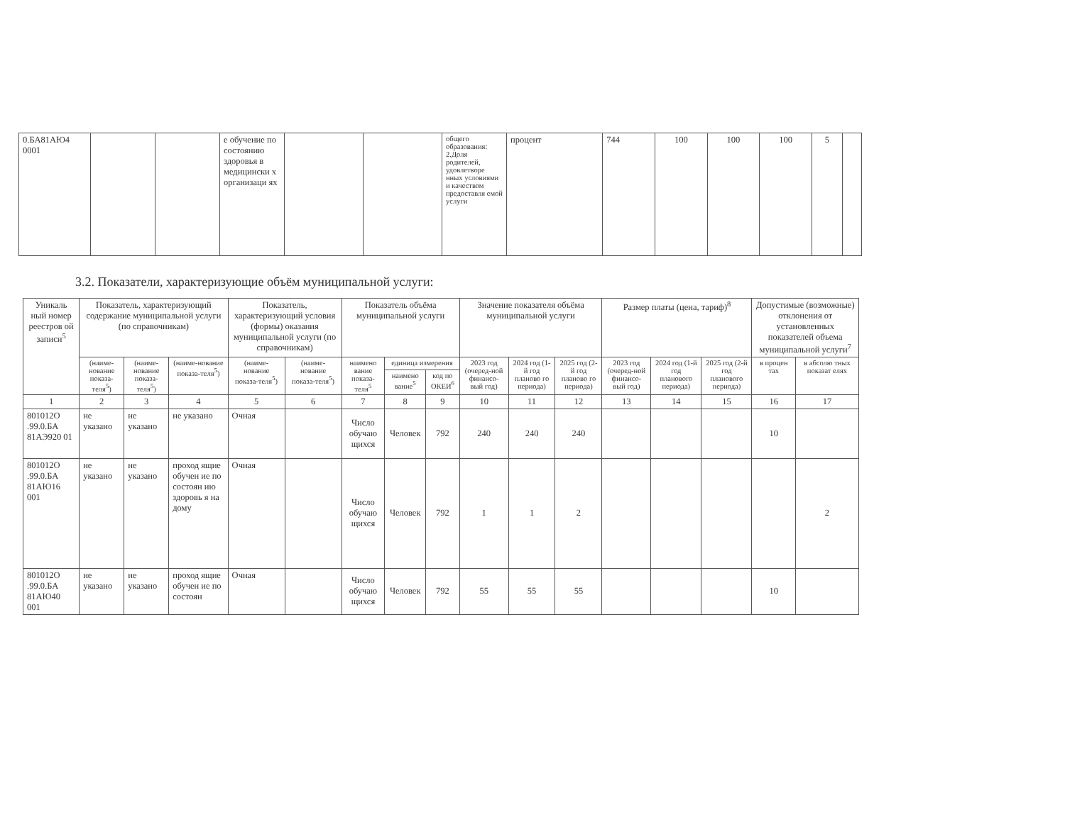| 0.БА81АЮ4 0001 | | | е обучение по состоянию здоровья в медицински х организаци ях | | | общего образования: 2.Доля родителей, удовлетворе нных условиями и качеством предоставля емой услуги | процент | 744 | 100 | 100 | 100 | 5 | |
3.2. Показатели, характеризующие объём муниципальной услуги:
| Уникаль ный номер реестров ой записи<sup>5</sup> | Показатель, характеризующий содержание муниципальной услуги (по справочникам) | | | Показатель, характеризующий условия (формы) оказания муниципальной услуги (по справочникам) | | Показатель объёма муниципальной услуги | | | Значение показателя объёма муниципальной услуги | | | Размер платы (цена, тариф)<sup>8</sup> | | | Допустимые (возможные) отклонения от установленных показателей объема муниципальной услуги<sup>7</sup> | |
| --- | --- | --- | --- | --- | --- | --- | --- | --- | --- | --- | --- | --- | --- | --- | --- | --- |
| | (наиме-нование показа-теля<sup>5</sup>) | (наиме-нование показа-теля<sup>5</sup>) | (наиме-нование показа-теля<sup>5</sup>) | (наиме-нование показа-теля<sup>5</sup>) | (наиме-нование показа-теля<sup>5</sup>) | наимено вание показа-теля<sup>5</sup> | единица измерения | | 2023 год (очеред-ной финансо-вый год) | 2024 год (1-й год планово го периода) | 2025 год (2-й год планово го периода) | 2023 год (очеред-ной финансо-вый год) | 2024 год (1-й год планового периода) | 2025 год (2-й год планового периода) | в процен тах | в абсолю тных показат елях |
| | | | | | | | наимено вание<sup>5</sup> | код по ОКЕИ<sup>6</sup> | | | | | | | | |
| 1 | 2 | 3 | 4 | 5 | 6 | 7 | 8 | 9 | 10 | 11 | 12 | 13 | 14 | 15 | 16 | 17 |
| 801012О .99.0.БА 81АЭ920 01 | не указано | не указано | не указано | Очная | | Число обучаю щихся | Человек | 792 | 240 | 240 | 240 | | | | 10 | |
| 801012О .99.0.БА 81АЮ16 001 | не указано | не указано | проход ящие обучен ие по состоян ию здоровь я на дому | Очная | | Число обучаю щихся | Человек | 792 | 1 | 1 | 2 | | | | | 2 |
| 801012О .99.0.БА 81АЮ40 001 | не указано | не указано | проход ящие обучен ие по состоян | Очная | | Число обучаю щихся | Человек | 792 | 55 | 55 | 55 | | | | 10 | |